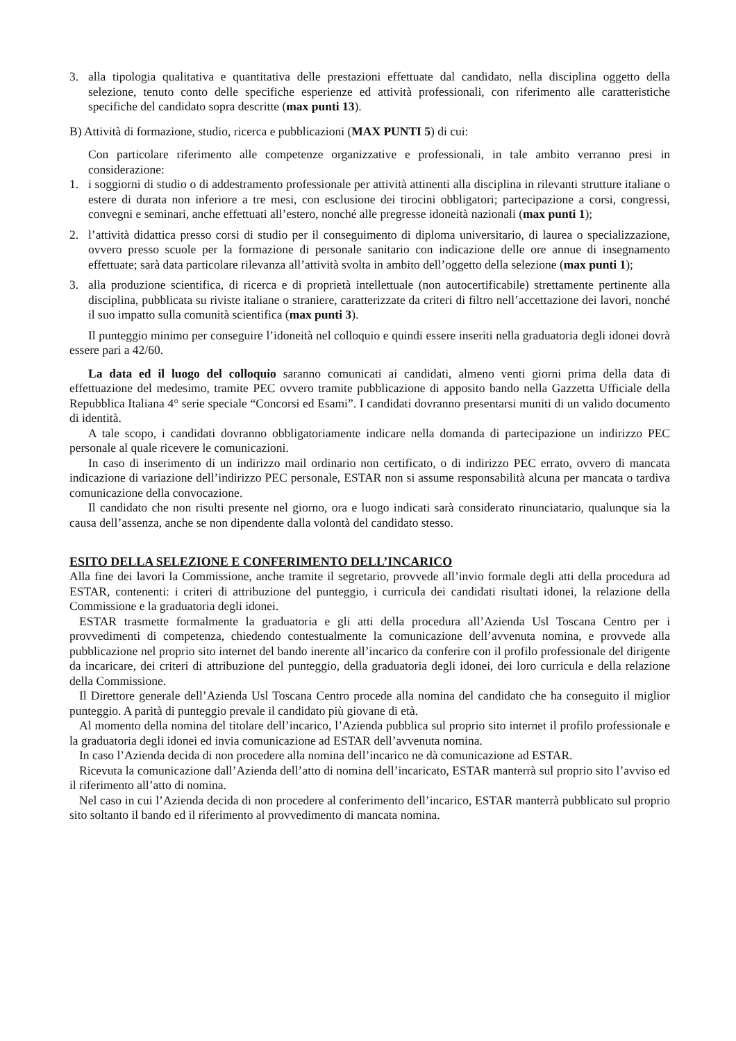3. alla tipologia qualitativa e quantitativa delle prestazioni effettuate dal candidato, nella disciplina oggetto della selezione, tenuto conto delle specifiche esperienze ed attività professionali, con riferimento alle caratteristiche specifiche del candidato sopra descritte (max punti 13).
B) Attività di formazione, studio, ricerca e pubblicazioni (MAX PUNTI 5) di cui:
Con particolare riferimento alle competenze organizzative e professionali, in tale ambito verranno presi in considerazione:
1. i soggiorni di studio o di addestramento professionale per attività attinenti alla disciplina in rilevanti strutture italiane o estere di durata non inferiore a tre mesi, con esclusione dei tirocini obbligatori; partecipazione a corsi, congressi, convegni e seminari, anche effettuati all’estero, nonché alle pregresse idoneità nazionali (max punti 1);
2. l’attività didattica presso corsi di studio per il conseguimento di diploma universitario, di laurea o specializzazione, ovvero presso scuole per la formazione di personale sanitario con indicazione delle ore annue di insegnamento effettuate; sarà data particolare rilevanza all’attività svolta in ambito dell’oggetto della selezione (max punti 1);
3. alla produzione scientifica, di ricerca e di proprietà intellettuale (non autocertificabile) strettamente pertinente alla disciplina, pubblicata su riviste italiane o straniere, caratterizzate da criteri di filtro nell’accettazione dei lavori, nonché il suo impatto sulla comunità scientifica (max punti 3).
Il punteggio minimo per conseguire l’idoneità nel colloquio e quindi essere inseriti nella graduatoria degli idonei dovrà essere pari a 42/60.
La data ed il luogo del colloquio saranno comunicati ai candidati, almeno venti giorni prima della data di effettuazione del medesimo, tramite PEC ovvero tramite pubblicazione di apposito bando nella Gazzetta Ufficiale della Repubblica Italiana 4° serie speciale “Concorsi ed Esami”. I candidati dovranno presentarsi muniti di un valido documento di identità.
A tale scopo, i candidati dovranno obbligatoriamente indicare nella domanda di partecipazione un indirizzo PEC personale al quale ricevere le comunicazioni.
In caso di inserimento di un indirizzo mail ordinario non certificato, o di indirizzo PEC errato, ovvero di mancata indicazione di variazione dell’indirizzo PEC personale, ESTAR non si assume responsabilità alcuna per mancata o tardiva comunicazione della convocazione.
Il candidato che non risulti presente nel giorno, ora e luogo indicati sarà considerato rinunciatario, qualunque sia la causa dell’assenza, anche se non dipendente dalla volontà del candidato stesso.
ESITO DELLA SELEZIONE E CONFERIMENTO DELL’INCARICO
Alla fine dei lavori la Commissione, anche tramite il segretario, provvede all’invio formale degli atti della procedura ad ESTAR, contenenti: i criteri di attribuzione del punteggio, i curricula dei candidati risultati idonei, la relazione della Commissione e la graduatoria degli idonei.
ESTAR trasmette formalmente la graduatoria e gli atti della procedura all’Azienda Usl Toscana Centro per i provvedimenti di competenza, chiedendo contestualmente la comunicazione dell’avvenuta nomina, e provvede alla pubblicazione nel proprio sito internet del bando inerente all’incarico da conferire con il profilo professionale del dirigente da incaricare, dei criteri di attribuzione del punteggio, della graduatoria degli idonei, dei loro curricula e della relazione della Commissione.
Il Direttore generale dell’Azienda Usl Toscana Centro procede alla nomina del candidato che ha conseguito il miglior punteggio. A parità di punteggio prevale il candidato più giovane di età.
Al momento della nomina del titolare dell’incarico, l’Azienda pubblica sul proprio sito internet il profilo professionale e la graduatoria degli idonei ed invia comunicazione ad ESTAR dell’avvenuta nomina.
In caso l’Azienda decida di non procedere alla nomina dell’incarico ne dà comunicazione ad ESTAR.
Ricevuta la comunicazione dall’Azienda dell’atto di nomina dell’incaricato, ESTAR manterrà sul proprio sito l’avviso ed il riferimento all’atto di nomina.
Nel caso in cui l’Azienda decida di non procedere al conferimento dell’incarico, ESTAR manterrà pubblicato sul proprio sito soltanto il bando ed il riferimento al provvedimento di mancata nomina.